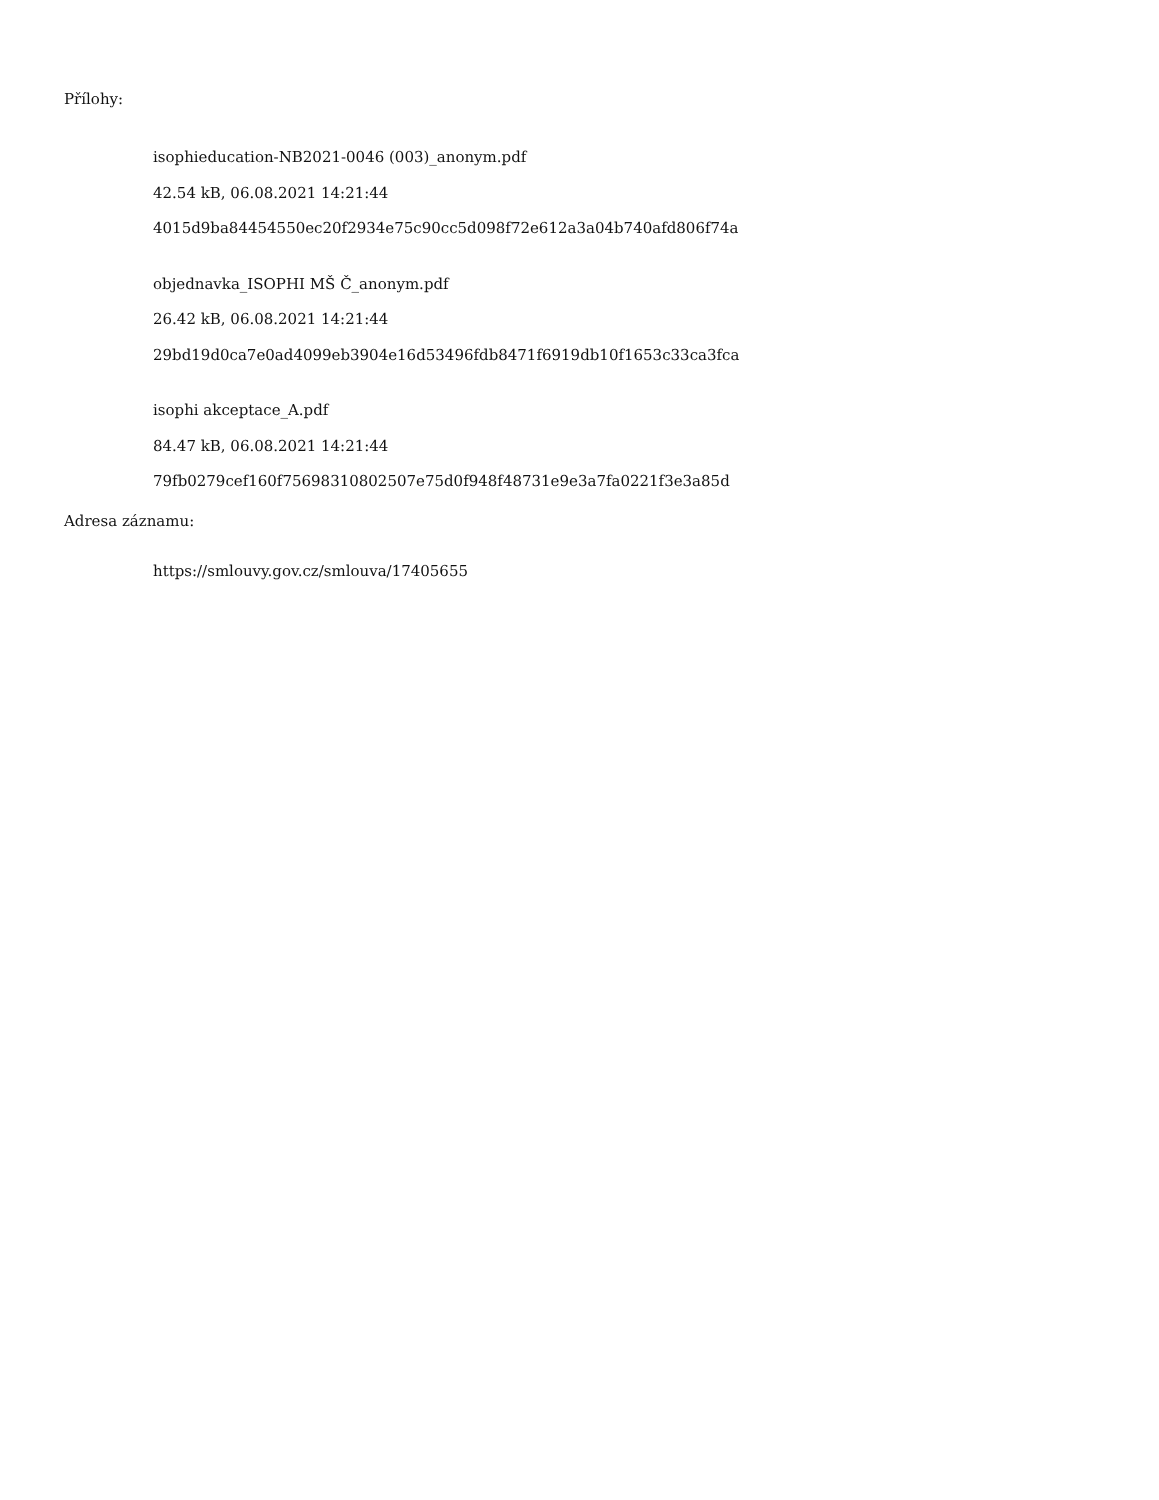Přílohy:
isophieducation-NB2021-0046 (003)_anonym.pdf
42.54 kB, 06.08.2021 14:21:44
4015d9ba84454550ec20f2934e75c90cc5d098f72e612a3a04b740afd806f74a
objednavka_ISOPHI MŠ Č_anonym.pdf
26.42 kB, 06.08.2021 14:21:44
29bd19d0ca7e0ad4099eb3904e16d53496fdb8471f6919db10f1653c33ca3fca
isophi akceptace_A.pdf
84.47 kB, 06.08.2021 14:21:44
79fb0279cef160f75698310802507e75d0f948f48731e9e3a7fa0221f3e3a85d
Adresa záznamu:
https://smlouvy.gov.cz/smlouva/17405655